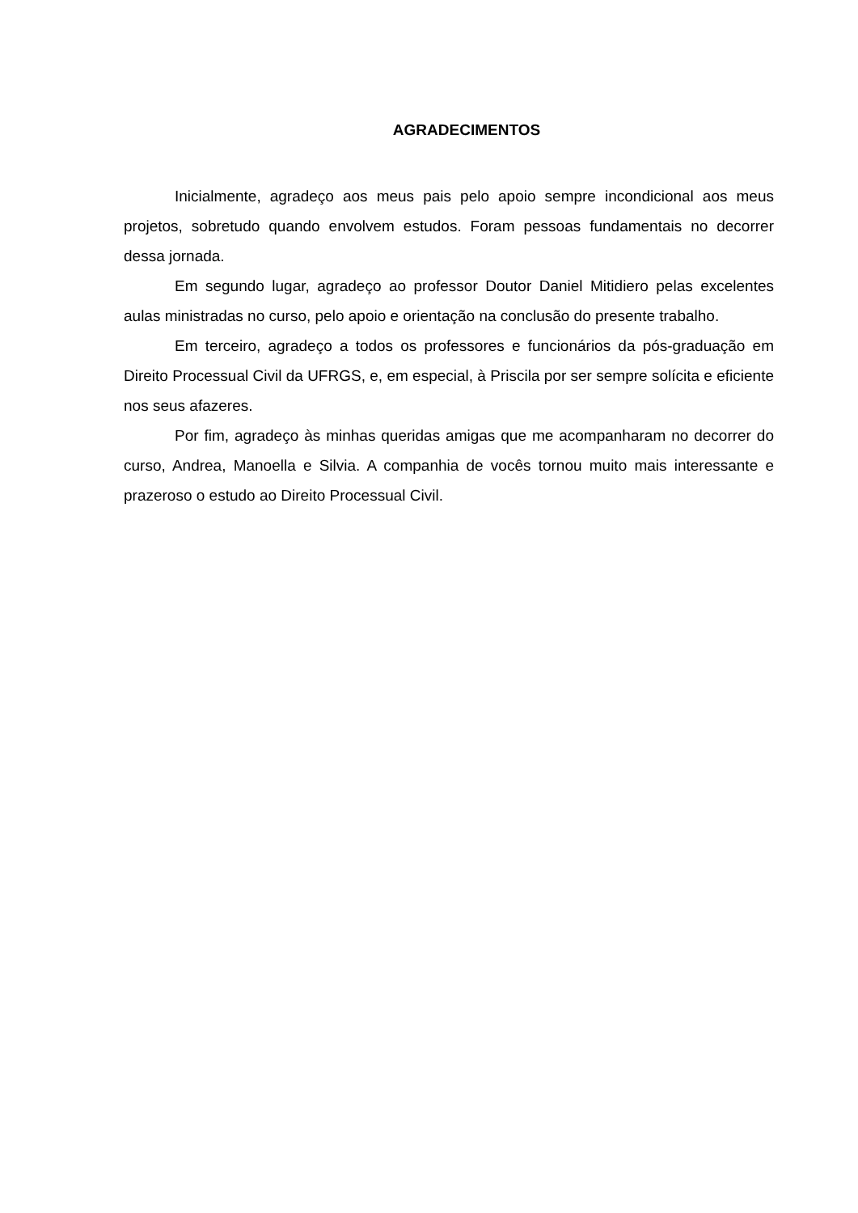AGRADECIMENTOS
Inicialmente, agradeço aos meus pais pelo apoio sempre incondicional aos meus projetos, sobretudo quando envolvem estudos. Foram pessoas fundamentais no decorrer dessa jornada.
Em segundo lugar, agradeço ao professor Doutor Daniel Mitidiero pelas excelentes aulas ministradas no curso, pelo apoio e orientação na conclusão do presente trabalho.
Em terceiro, agradeço a todos os professores e funcionários da pós-graduação em Direito Processual Civil da UFRGS, e, em especial, à Priscila por ser sempre solícita e eficiente nos seus afazeres.
Por fim, agradeço às minhas queridas amigas que me acompanharam no decorrer do curso, Andrea, Manoella e Silvia. A companhia de vocês tornou muito mais interessante e prazeroso o estudo ao Direito Processual Civil.